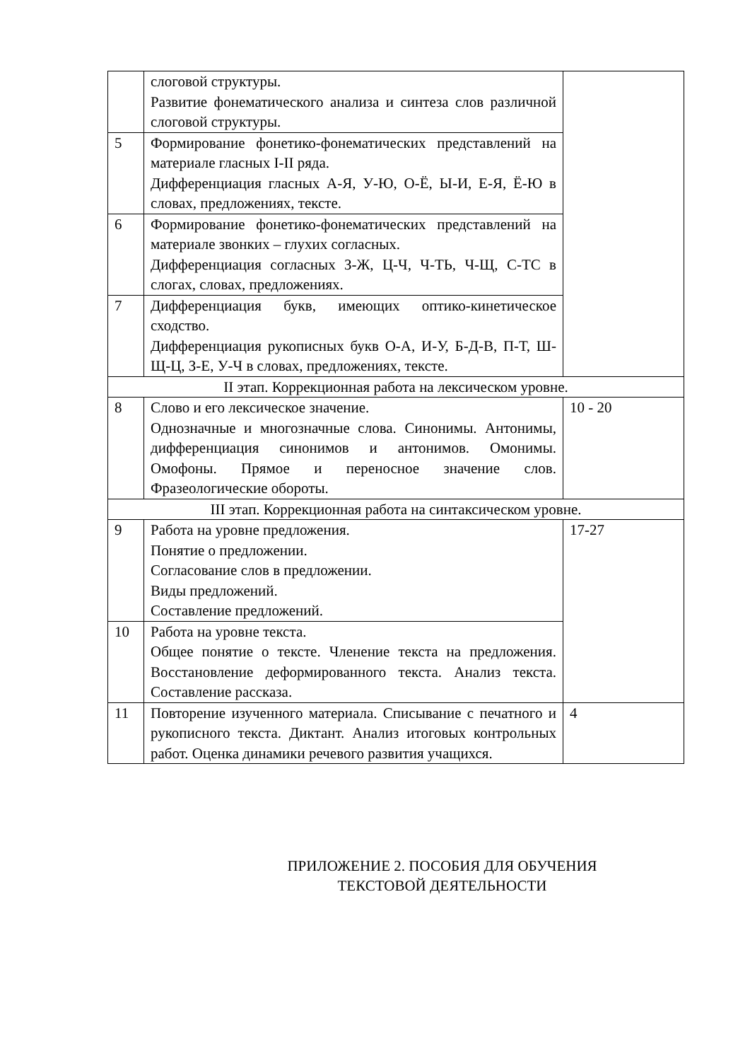| | слоговой структуры. Развитие фонематического анализа и синтеза слов различной слоговой структуры. | |
| 5 | Формирование фонетико-фонематических представлений на материале гласных I-II ряда. Дифференциация гласных А-Я, У-Ю, О-Ё, Ы-И, Е-Я, Ё-Ю в словах, предложениях, тексте. | |
| 6 | Формирование фонетико-фонематических представлений на материале звонких – глухих согласных. Дифференциация согласных З-Ж, Ц-Ч, Ч-ТЬ, Ч-Щ, С-ТС в слогах, словах, предложениях. | |
| 7 | Дифференциация букв, имеющих оптико-кинетическое сходство. Дифференциация рукописных букв О-А, И-У, Б-Д-В, П-Т, Ш-Щ-Ц, З-Е, У-Ч в словах, предложениях, тексте. | |
| II этап. Коррекционная работа на лексическом уровне. | | |
| 8 | Слово и его лексическое значение. Однозначные и многозначные слова. Синонимы. Антонимы, дифференциация синонимов и антонимов. Омонимы. Омофоны. Прямое и переносное значение слов. Фразеологические обороты. | 10 - 20 |
| III этап. Коррекционная работа на синтаксическом уровне. | | |
| 9 | Работа на уровне предложения. Понятие о предложении. Согласование слов в предложении. Виды предложений. Составление предложений. | 17-27 |
| 10 | Работа на уровне текста. Общее понятие о тексте. Членение текста на предложения. Восстановление деформированного текста. Анализ текста. Составление рассказа. | |
| 11 | Повторение изученного материала. Списывание с печатного и рукописного текста. Диктант. Анализ итоговых контрольных работ. Оценка динамики речевого развития учащихся. | 4 |
ПРИЛОЖЕНИЕ 2. ПОСОБИЯ ДЛЯ ОБУЧЕНИЯ
ТЕКСТОВОЙ ДЕЯТЕЛЬНОСТИ